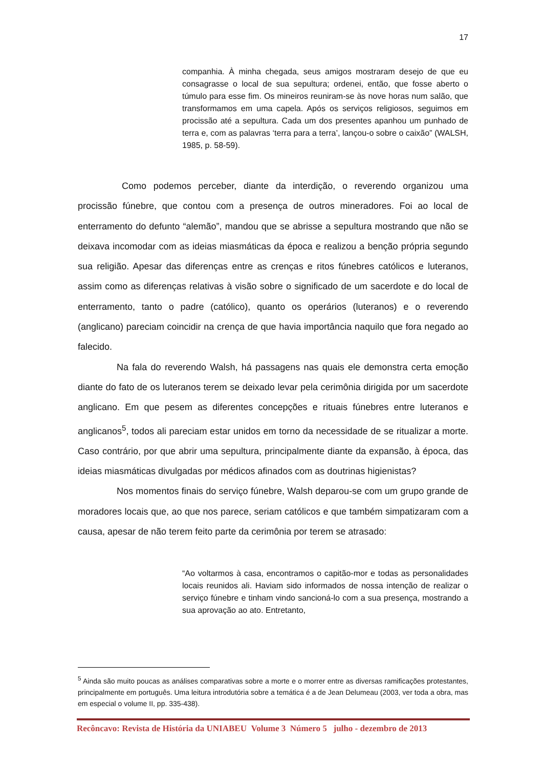17
companhia. À minha chegada, seus amigos mostraram desejo de que eu consagrasse o local de sua sepultura; ordenei, então, que fosse aberto o túmulo para esse fim. Os mineiros reuniram-se às nove horas num salão, que transformamos em uma capela. Após os serviços religiosos, seguimos em procissão até a sepultura. Cada um dos presentes apanhou um punhado de terra e, com as palavras ‘terra para a terra’, lançou-o sobre o caixão” (WALSH, 1985, p. 58-59).
Como podemos perceber, diante da interdição, o reverendo organizou uma procissão fúnebre, que contou com a presença de outros mineradores. Foi ao local de enterramento do defunto “alemão”, mandou que se abrisse a sepultura mostrando que não se deixava incomodar com as ideias miasmáticas da época e realizou a benção própria segundo sua religião. Apesar das diferenças entre as crenças e ritos fúnebres católicos e luteranos, assim como as diferenças relativas à visão sobre o significado de um sacerdote e do local de enterramento, tanto o padre (católico), quanto os operários (luteranos) e o reverendo (anglicano) pareciam coincidir na crença de que havia importância naquilo que fora negado ao falecido.
Na fala do reverendo Walsh, há passagens nas quais ele demonstra certa emoção diante do fato de os luteranos terem se deixado levar pela cerimônia dirigida por um sacerdote anglicano. Em que pesem as diferentes concepções e rituais fúnebres entre luteranos e anglicanos<sup>5</sup>, todos ali pareciam estar unidos em torno da necessidade de se ritualizar a morte. Caso contrário, por que abrir uma sepultura, principalmente diante da expansão, à época, das ideias miasmáticas divulgadas por médicos afinados com as doutrinas higienistas?
Nos momentos finais do serviço fúnebre, Walsh deparou-se com um grupo grande de moradores locais que, ao que nos parece, seriam católicos e que também simpatizaram com a causa, apesar de não terem feito parte da cerimônia por terem se atrasado:
“Ao voltarmos à casa, encontramos o capitão-mor e todas as personalidades locais reunidos ali. Haviam sido informados de nossa intenção de realizar o serviço fúnebre e tinham vindo sancioná-lo com a sua presença, mostrando a sua aprovação ao ato. Entretanto,
<sup>5</sup> Ainda são muito poucas as análises comparativas sobre a morte e o morrer entre as diversas ramificações protestantes, principalmente em português. Uma leitura introdutória sobre a temática é a de Jean Delumeau (2003, ver toda a obra, mas em especial o volume II, pp. 335-438).
Recôncavo: Revista de História da UNIABEU Volume 3 Número 5 julho - dezembro de 2013